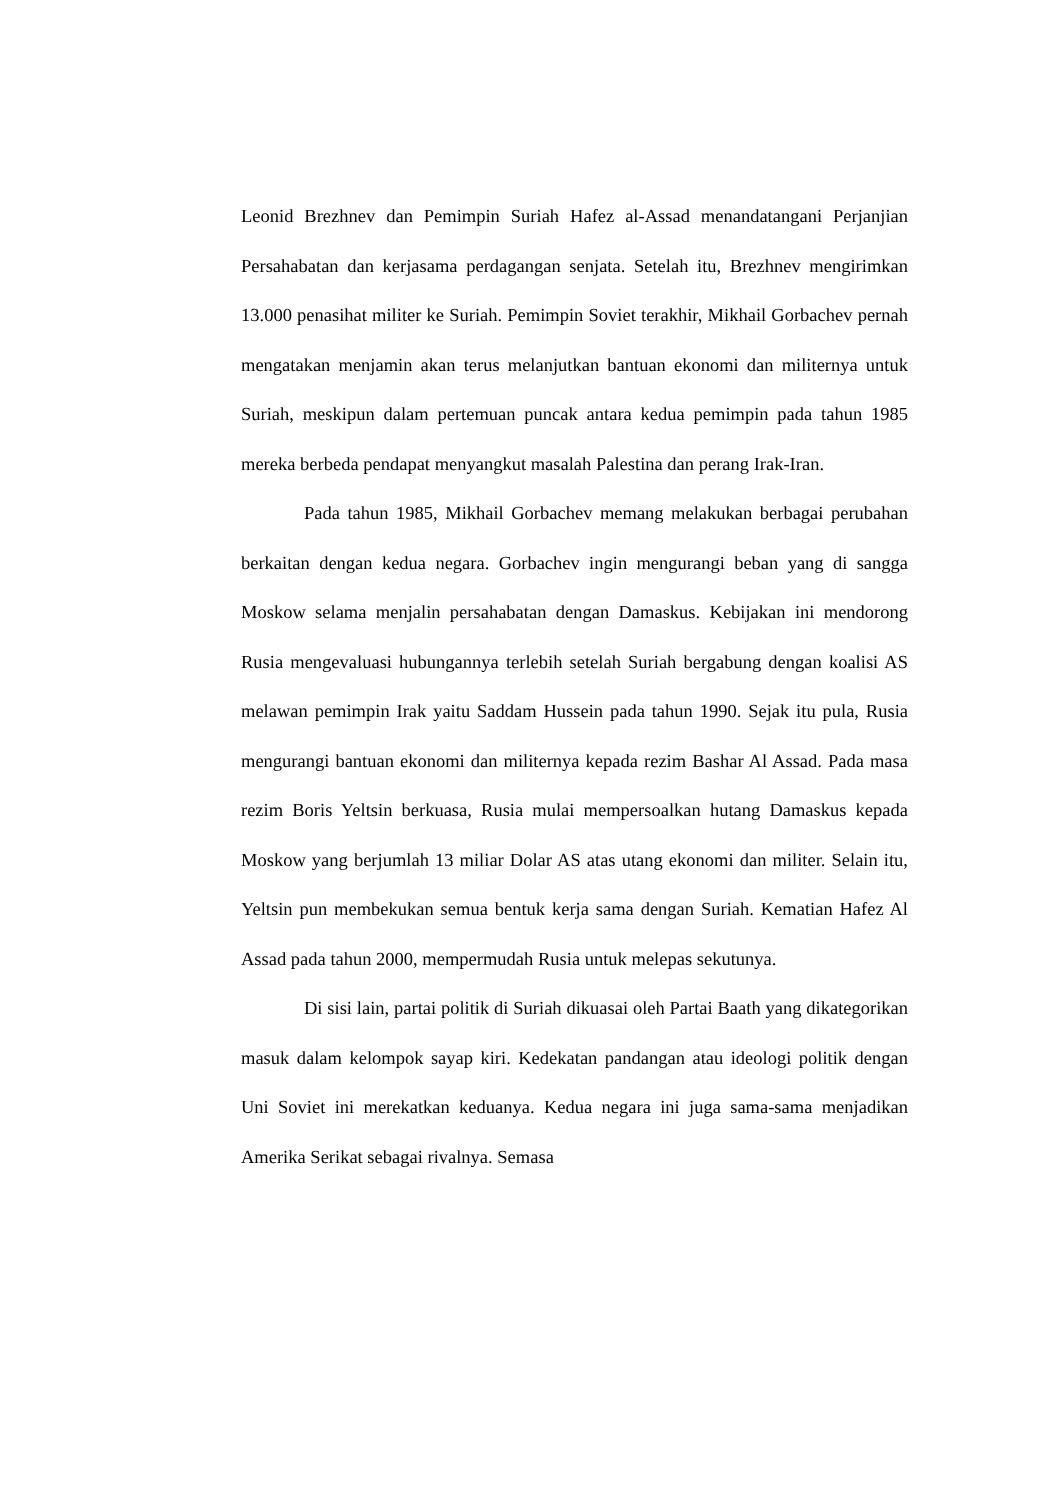Leonid Brezhnev dan Pemimpin Suriah Hafez al-Assad menandatangani Perjanjian Persahabatan dan kerjasama perdagangan senjata. Setelah itu, Brezhnev mengirimkan 13.000 penasihat militer ke Suriah. Pemimpin Soviet terakhir, Mikhail Gorbachev pernah mengatakan menjamin akan terus melanjutkan bantuan ekonomi dan militernya untuk Suriah, meskipun dalam pertemuan puncak antara kedua pemimpin pada tahun 1985 mereka berbeda pendapat menyangkut masalah Palestina dan perang Irak-Iran.
Pada tahun 1985, Mikhail Gorbachev memang melakukan berbagai perubahan berkaitan dengan kedua negara. Gorbachev ingin mengurangi beban yang di sangga Moskow selama menjalin persahabatan dengan Damaskus. Kebijakan ini mendorong Rusia mengevaluasi hubungannya terlebih setelah Suriah bergabung dengan koalisi AS melawan pemimpin Irak yaitu Saddam Hussein pada tahun 1990. Sejak itu pula, Rusia mengurangi bantuan ekonomi dan militernya kepada rezim Bashar Al Assad. Pada masa rezim Boris Yeltsin berkuasa, Rusia mulai mempersoalkan hutang Damaskus kepada Moskow yang berjumlah 13 miliar Dolar AS atas utang ekonomi dan militer. Selain itu, Yeltsin pun membekukan semua bentuk kerja sama dengan Suriah. Kematian Hafez Al Assad pada tahun 2000, mempermudah Rusia untuk melepas sekutunya.
Di sisi lain, partai politik di Suriah dikuasai oleh Partai Baath yang dikategorikan masuk dalam kelompok sayap kiri. Kedekatan pandangan atau ideologi politik dengan Uni Soviet ini merekatkan keduanya. Kedua negara ini juga sama-sama menjadikan Amerika Serikat sebagai rivalnya. Semasa